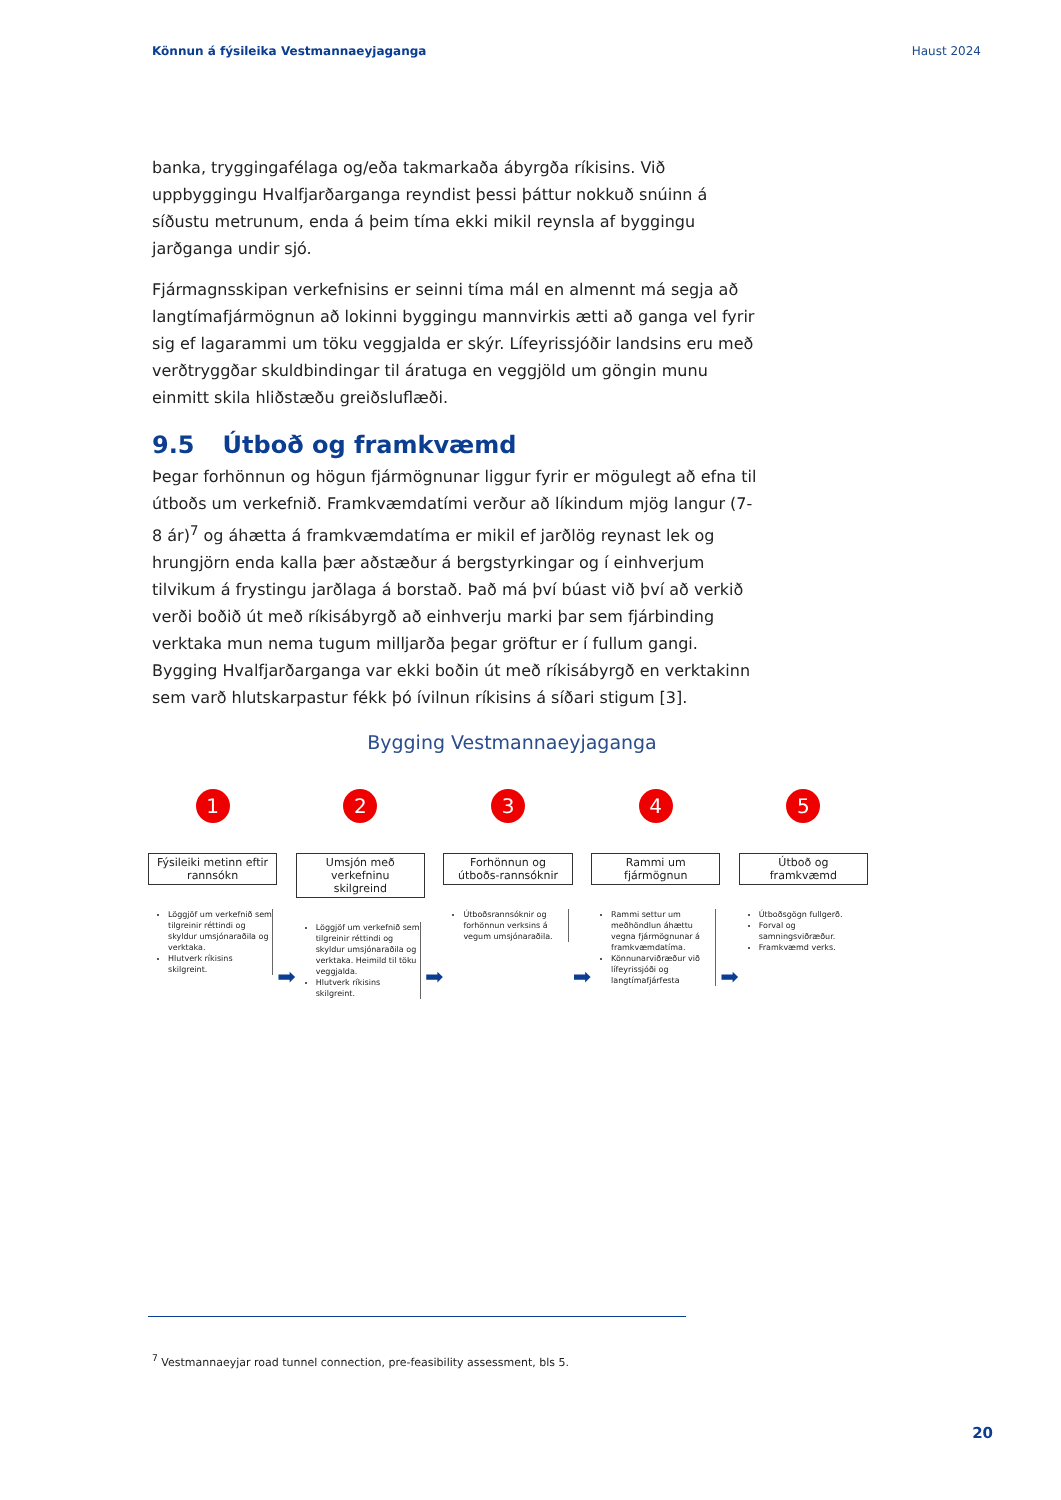Könnun á fýsileika Vestmannaeyjaganga Haust 2024
banka, tryggingafélaga og/eða takmarkaða ábyrgða ríkisins. Við uppbyggingu Hvalfjarðarganga reyndist þessi þáttur nokkuð snúinn á síðustu metrunum, enda á þeim tíma ekki mikil reynsla af byggingu jarðganga undir sjó.
Fjármagnsskipan verkefnisins er seinni tíma mál en almennt má segja að langtímafjármögnun að lokinni byggingu mannvirkis ætti að ganga vel fyrir sig ef lagarammi um töku veggjalda er skýr. Lífeyrissjóðir landsins eru með verðtryggðar skuldbindingar til áratuga en veggjöld um göngin munu einmitt skila hliðstæðu greiðsluflæði.
9.5 Útboð og framkvæmd
Þegar forhönnun og högun fjármögnunar liggur fyrir er mögulegt að efna til útboðs um verkefnið. Framkvæmdatími verður að líkindum mjög langur (7-8 ár)<sup>7</sup> og áhætta á framkvæmdatíma er mikil ef jarðlög reynast lek og hrungjörn enda kalla þær aðstæður á bergstyrkingar og í einhverjum tilvikum á frystingu jarðlaga á borstað. Það má því búast við því að verkið verði boðið út með ríkisábyrgð að einhverju marki þar sem fjárbinding verktaka mun nema tugum milljarða þegar gröftur er í fullum gangi. Bygging Hvalfjarðarganga var ekki boðin út með ríkisábyrgð en verktakinn sem varð hlutskarpastur fékk þó ívilnun ríkisins á síðari stigum [3].
Bygging Vestmannaeyjaganga
1
Fýsileiki metinn eftir rannsókn
Löggjöf um verkefnið sem tilgreinir réttindi og skyldur umsjónaraðila og verktaka.
Hlutverk ríkisins skilgreint.
➡
2
Umsjón með verkefninu skilgreind
Löggjöf um verkefnið sem tilgreinir réttindi og skyldur umsjónaraðila og verktaka. Heimild til töku veggjalda.
Hlutverk ríkisins skilgreint.
➡
3
Forhönnun og útboðs-rannsóknir
Útboðsrannsóknir og forhönnun verksins á vegum umsjónaraðila.
➡
4
Rammi um fjármögnun
Rammi settur um meðhöndlun áhættu vegna fjármögnunar á framkvæmdatíma.
Könnunarviðræður við lífeyrissjóði og langtímafjárfesta
➡
5
Útboð og framkvæmd
Útboðsgögn fullgerð.
Forval og samningsviðræður.
Framkvæmd verks.
<sup>7</sup> Vestmannaeyjar road tunnel connection, pre-feasibility assessment, bls 5.
20